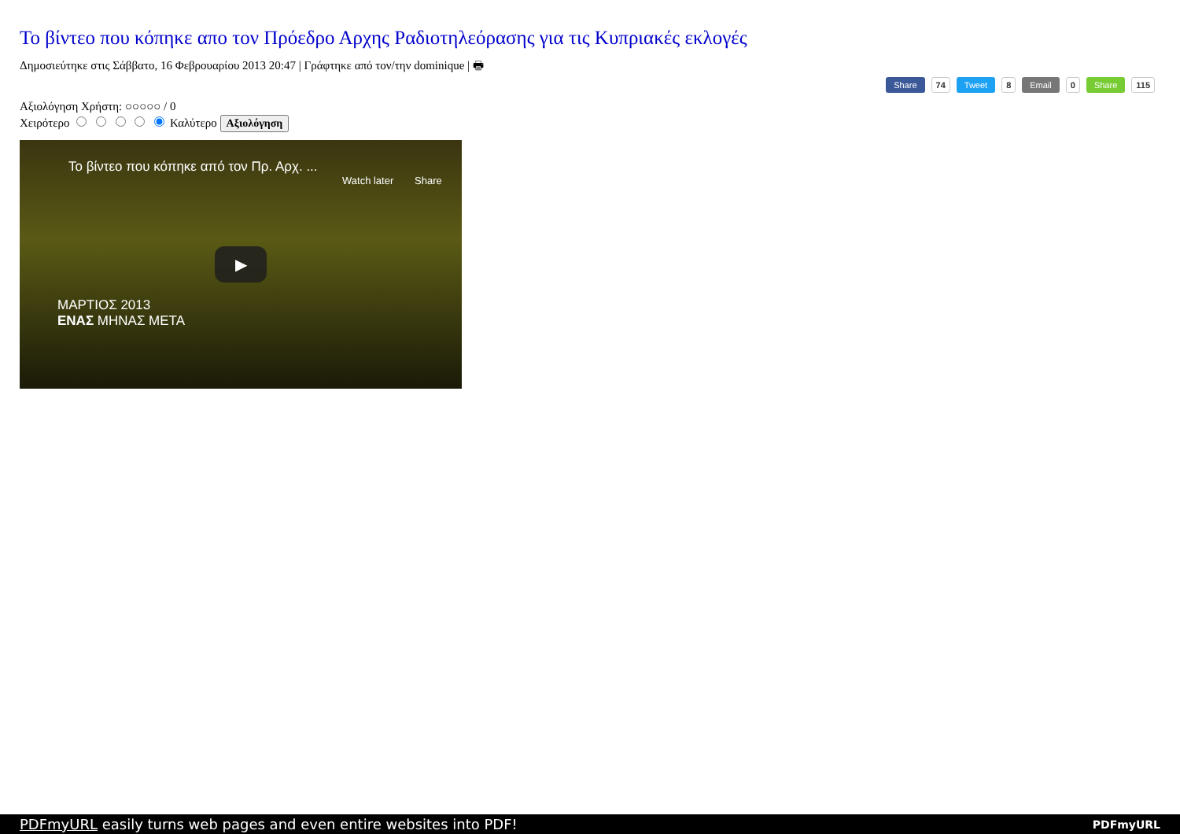Το βίντεο που κόπηκε απο τον Πρόεδρο Αρχης Ραδιοτηλεόρασης για τις Κυπριακές εκλογές
Δημοσιεύτηκε στις Σάββατο, 16 Φεβρουαρίου 2013 20:47 | Γράφτηκε από τον/την dominique | 🖶
Share 74 Tweet 8 Email 0 Share 115
Αξιολόγηση Χρήστη: ○○○○○ / 0
Χειρότερο Καλύτερο Αξιολόγηση
Το βίντεο που κόπηκε από τον Πρ. Αρχ. ...
Watch later Share
▶
ΜΑΡΤΙΟΣ 2013
ΕΝΑΣ ΜΗΝΑΣ ΜΕΤΑ
PDFmyURL easily turns web pages and even entire websites into PDF! PDFmyURL